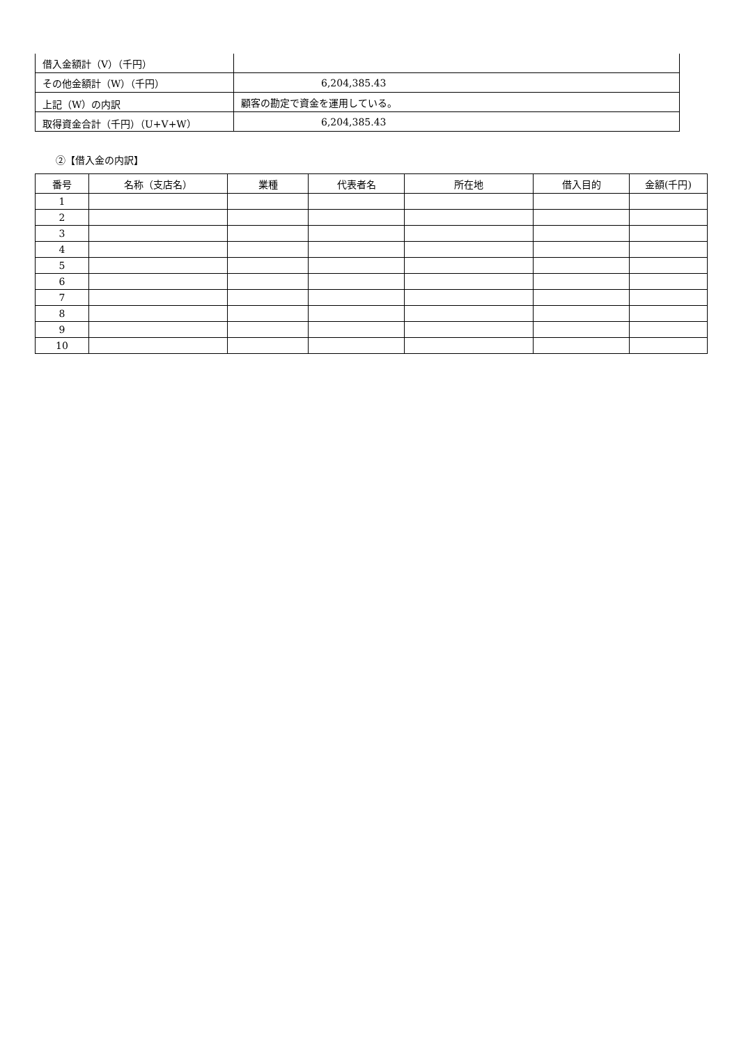| 借入金額計（V）（千円） | |
| その他金額計（W）（千円） | 6,204,385.43 |
| 上記（W）の内訳 | 顧客の勘定で資金を運用している。 |
| 取得資金合計（千円）（U+V+W） | 6,204,385.43 |
②【借入金の内訳】
| 番号 | 名称（支店名） | 業種 | 代表者名 | 所在地 | 借入目的 | 金額(千円) |
| --- | --- | --- | --- | --- | --- | --- |
| 1 | | | | | | |
| 2 | | | | | | |
| 3 | | | | | | |
| 4 | | | | | | |
| 5 | | | | | | |
| 6 | | | | | | |
| 7 | | | | | | |
| 8 | | | | | | |
| 9 | | | | | | |
| 10 | | | | | | |